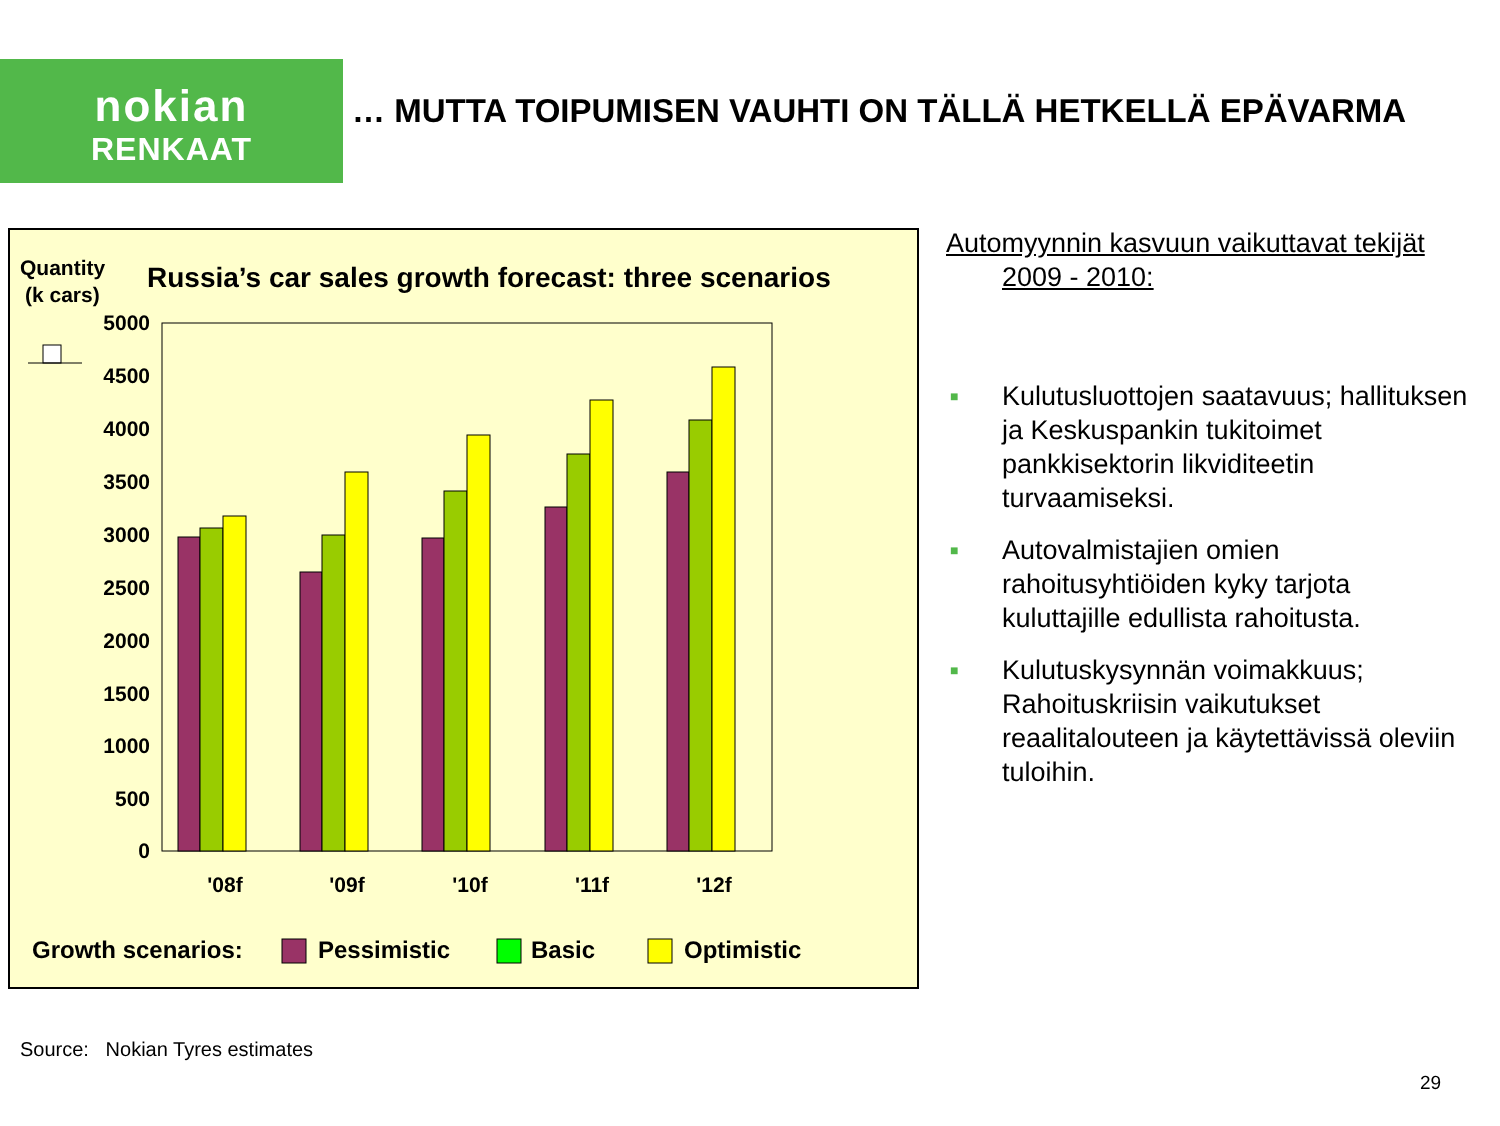nokian
RENKAAT
… MUTTA TOIPUMISEN VAUHTI ON TÄLLÄ HETKELLÄ EPÄVARMA
Quantity
(k cars)
Russia’s car sales growth forecast: three scenarios
5000
4500
4000
3500
3000
2500
2000
1500
1000
500
0
'08f
'09f
'10f
'11f
'12f
Growth scenarios:
Pessimistic
Basic
Optimistic
Automyynnin kasvuun vaikuttavat tekijät
2009 - 2010:
■ Kulutusluottojen saatavuus; hallituksen ja Keskuspankin tukitoimet pankkisektorin likviditeetin turvaamiseksi.
■ Autovalmistajien omien rahoitusyhtiöiden kyky tarjota kuluttajille edullista rahoitusta.
■ Kulutuskysynnän voimakkuus; Rahoituskriisin vaikutukset reaalitalouteen ja käytettävissä oleviin tuloihin.
Source: Nokian Tyres estimates
29